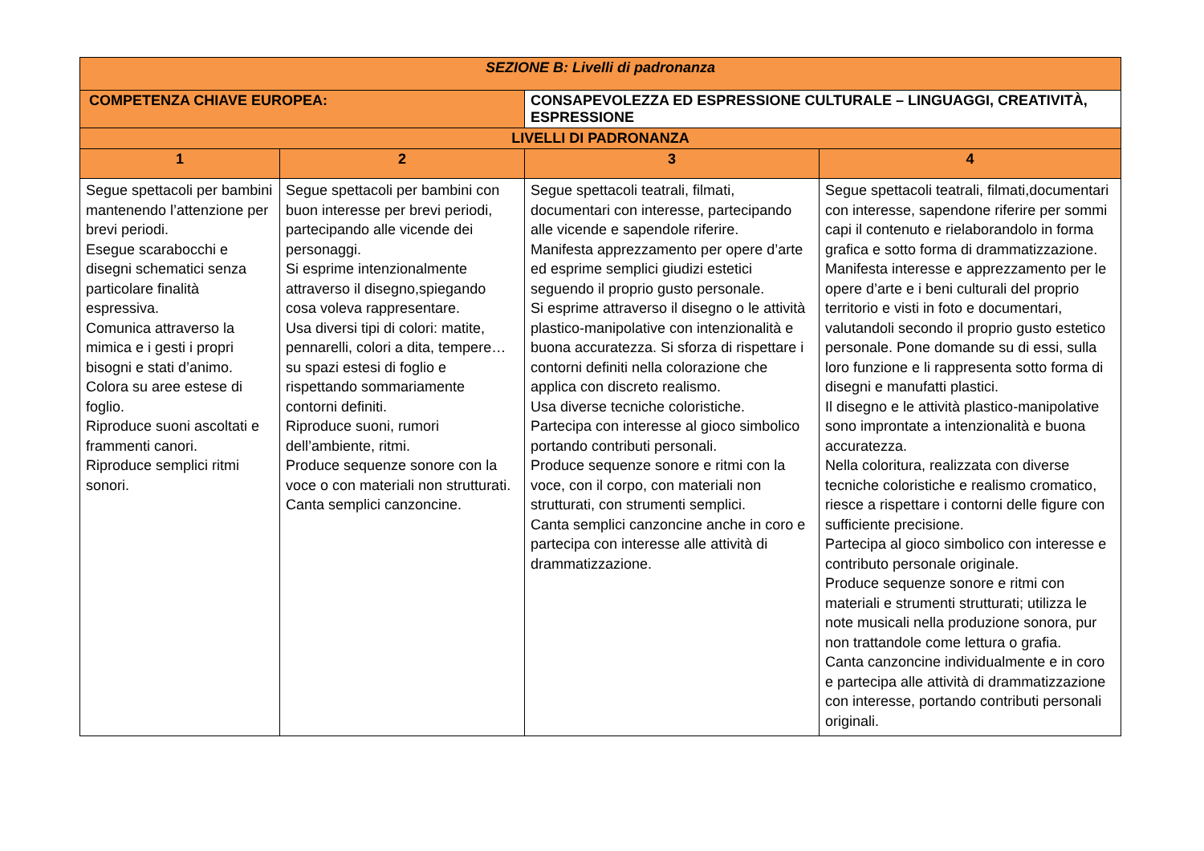| SEZIONE B: Livelli di padronanza | | | |
| --- | --- | --- | --- |
| COMPETENZA CHIAVE EUROPEA: | | CONSAPEVOLEZZA ED ESPRESSIONE CULTURALE – LINGUAGGI, CREATIVITÀ, ESPRESSIONE | |
| LIVELLI DI PADRONANZA | | | |
| 1 | 2 | 3 | 4 |
| Segue spettacoli per bambini mantenendo l’attenzione per brevi periodi. Esegue scarabocchi e disegni schematici senza particolare finalità espressiva. Comunica attraverso la mimica e i gesti i propri bisogni e stati d’animo. Colora su aree estese di foglio. Riproduce suoni ascoltati e frammenti canori. Riproduce semplici ritmi sonori. | Segue spettacoli per bambini con buon interesse per brevi periodi, partecipando alle vicende dei personaggi. Si esprime intenzionalmente attraverso il disegno,spiegando cosa voleva rappresentare. Usa diversi tipi di colori: matite, pennarelli, colori a dita, tempere… su spazi estesi di foglio e rispettando sommariamente contorni definiti. Riproduce suoni, rumori dell’ambiente, ritmi. Produce sequenze sonore con la voce o con materiali non strutturati. Canta semplici canzoncine. | Segue spettacoli teatrali, filmati, documentari con interesse, partecipando alle vicende e sapendole riferire. Manifesta apprezzamento per opere d’arte ed esprime semplici giudizi estetici seguendo il proprio gusto personale. Si esprime attraverso il disegno o le attività plastico-manipolative con intenzionalità e buona accuratezza. Si sforza di rispettare i contorni definiti nella colorazione che applica con discreto realismo. Usa diverse tecniche coloristiche. Partecipa con interesse al gioco simbolico portando contributi personali. Produce sequenze sonore e ritmi con la voce, con il corpo, con materiali non strutturati, con strumenti semplici. Canta semplici canzoncine anche in coro e partecipa con interesse alle attività di drammatizzazione. | Segue spettacoli teatrali, filmati,documentari con interesse, sapendone riferire per sommi capi il contenuto e rielaborandolo in forma grafica e sotto forma di drammatizzazione. Manifesta interesse e apprezzamento per le opere d’arte e i beni culturali del proprio territorio e visti in foto e documentari, valutandoli secondo il proprio gusto estetico personale. Pone domande su di essi, sulla loro funzione e li rappresenta sotto forma di disegni e manufatti plastici. Il disegno e le attività plastico-manipolative sono improntate a intenzionalità e buona accuratezza. Nella coloritura, realizzata con diverse tecniche coloristiche e realismo cromatico, riesce a rispettare i contorni delle figure con sufficiente precisione. Partecipa al gioco simbolico con interesse e contributo personale originale. Produce sequenze sonore e ritmi con materiali e strumenti strutturati; utilizza le note musicali nella produzione sonora, pur non trattandole come lettura o grafia. Canta canzoncine individualmente e in coro e partecipa alle attività di drammatizzazione con interesse, portando contributi personali originali. |